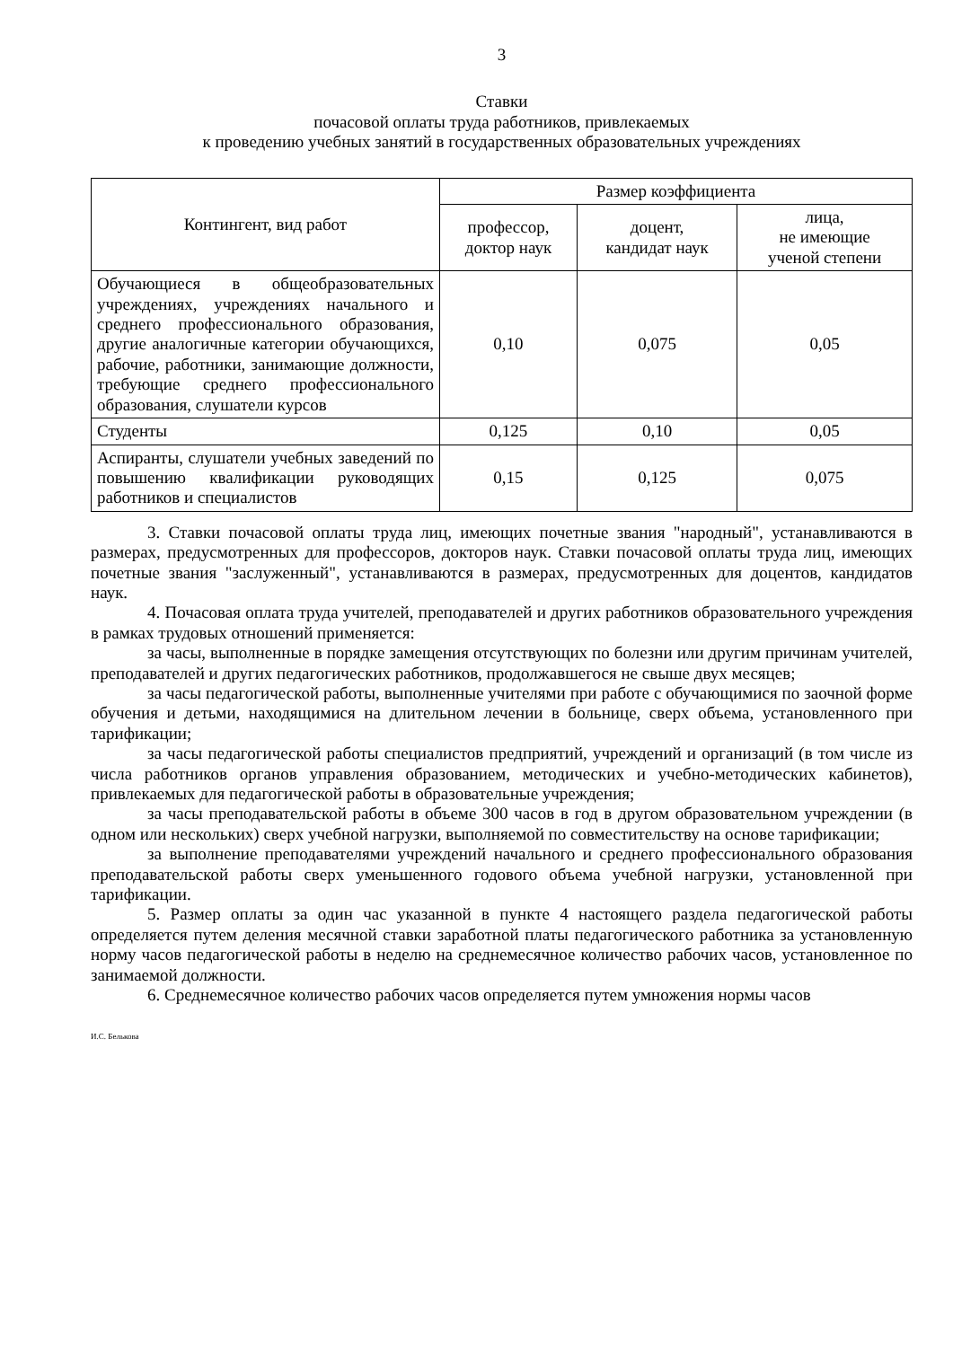3
Ставки
почасовой оплаты труда работников, привлекаемых
к проведению учебных занятий в государственных образовательных учреждениях
| Контингент, вид работ | Размер коэффициента | | |
| --- | --- | --- | --- |
| | профессор, доктор наук | доцент, кандидат наук | лица, не имеющие ученой степени |
| Обучающиеся в общеобразовательных учреждениях, учреждениях начального и среднего профессионального образования, другие аналогичные категории обучающихся, рабочие, работники, занимающие должности, требующие среднего профессионального образования, слушатели курсов | 0,10 | 0,075 | 0,05 |
| Студенты | 0,125 | 0,10 | 0,05 |
| Аспиранты, слушатели учебных заведений по повышению квалификации руководящих работников и специалистов | 0,15 | 0,125 | 0,075 |
3. Ставки почасовой оплаты труда лиц, имеющих почетные звания "народный", устанавливаются в размерах, предусмотренных для профессоров, докторов наук. Ставки почасовой оплаты труда лиц, имеющих почетные звания "заслуженный", устанавливаются в размерах, предусмотренных для доцентов, кандидатов наук.
4. Почасовая оплата труда учителей, преподавателей и других работников образовательного учреждения в рамках трудовых отношений применяется:
за часы, выполненные в порядке замещения отсутствующих по болезни или другим причинам учителей, преподавателей и других педагогических работников, продолжавшегося не свыше двух месяцев;
за часы педагогической работы, выполненные учителями при работе с обучающимися по заочной форме обучения и детьми, находящимися на длительном лечении в больнице, сверх объема, установленного при тарификации;
за часы педагогической работы специалистов предприятий, учреждений и организаций (в том числе из числа работников органов управления образованием, методических и учебно-методических кабинетов), привлекаемых для педагогической работы в образовательные учреждения;
за часы преподавательской работы в объеме 300 часов в год в другом образовательном учреждении (в одном или нескольких) сверх учебной нагрузки, выполняемой по совместительству на основе тарификации;
за выполнение преподавателями учреждений начального и среднего профессионального образования преподавательской работы сверх уменьшенного годового объема учебной нагрузки, установленной при тарификации.
5. Размер оплаты за один час указанной в пункте 4 настоящего раздела педагогической работы определяется путем деления месячной ставки заработной платы педагогического работника за установленную норму часов педагогической работы в неделю на среднемесячное количество рабочих часов, установленное по занимаемой должности.
6. Среднемесячное количество рабочих часов определяется путем умножения нормы часов
И.С. Белькова